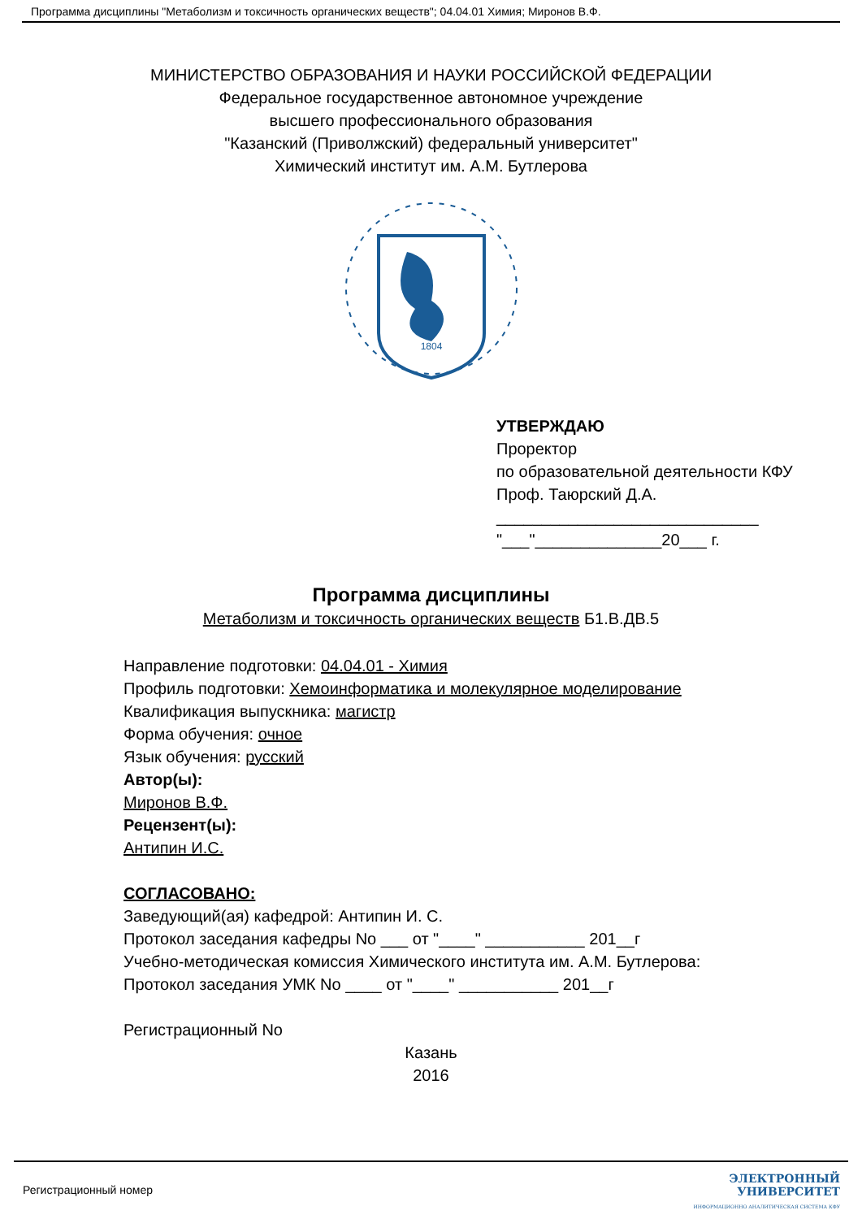Программа дисциплины "Метаболизм и токсичность органических веществ"; 04.04.01 Химия; Миронов В.Ф.
МИНИСТЕРСТВО ОБРАЗОВАНИЯ И НАУКИ РОССИЙСКОЙ ФЕДЕРАЦИИ
Федеральное государственное автономное учреждение
высшего профессионального образования
"Казанский (Приволжский) федеральный университет"
Химический институт им. А.М. Бутлерова
1804
УТВЕРЖДАЮ
Проректор
по образовательной деятельности КФУ
Проф. Таюрский Д.А.
_____________________________
"___"______________20___ г.
Программа дисциплины
Метаболизм и токсичность органических веществ Б1.В.ДВ.5
Направление подготовки: 04.04.01 - Химия
Профиль подготовки: Хемоинформатика и молекулярное моделирование
Квалификация выпускника: магистр
Форма обучения: очное
Язык обучения: русский
Автор(ы):
Миронов В.Ф.
Рецензент(ы):
Антипин И.С.
СОГЛАСОВАНО:
Заведующий(ая) кафедрой: Антипин И. С.
Протокол заседания кафедры No ___ от "____" ___________ 201__г
Учебно-методическая комиссия Химического института им. А.М. Бутлерова:
Протокол заседания УМК No ____ от "____" ___________ 201__г
Регистрационный No
Казань
2016
Регистрационный номер
ЭЛЕКТРОННЫЙ
УНИВЕРСИТЕТ
ИНФОРМАЦИОННО АНАЛИТИЧЕСКАЯ СИСТЕМА КФУ